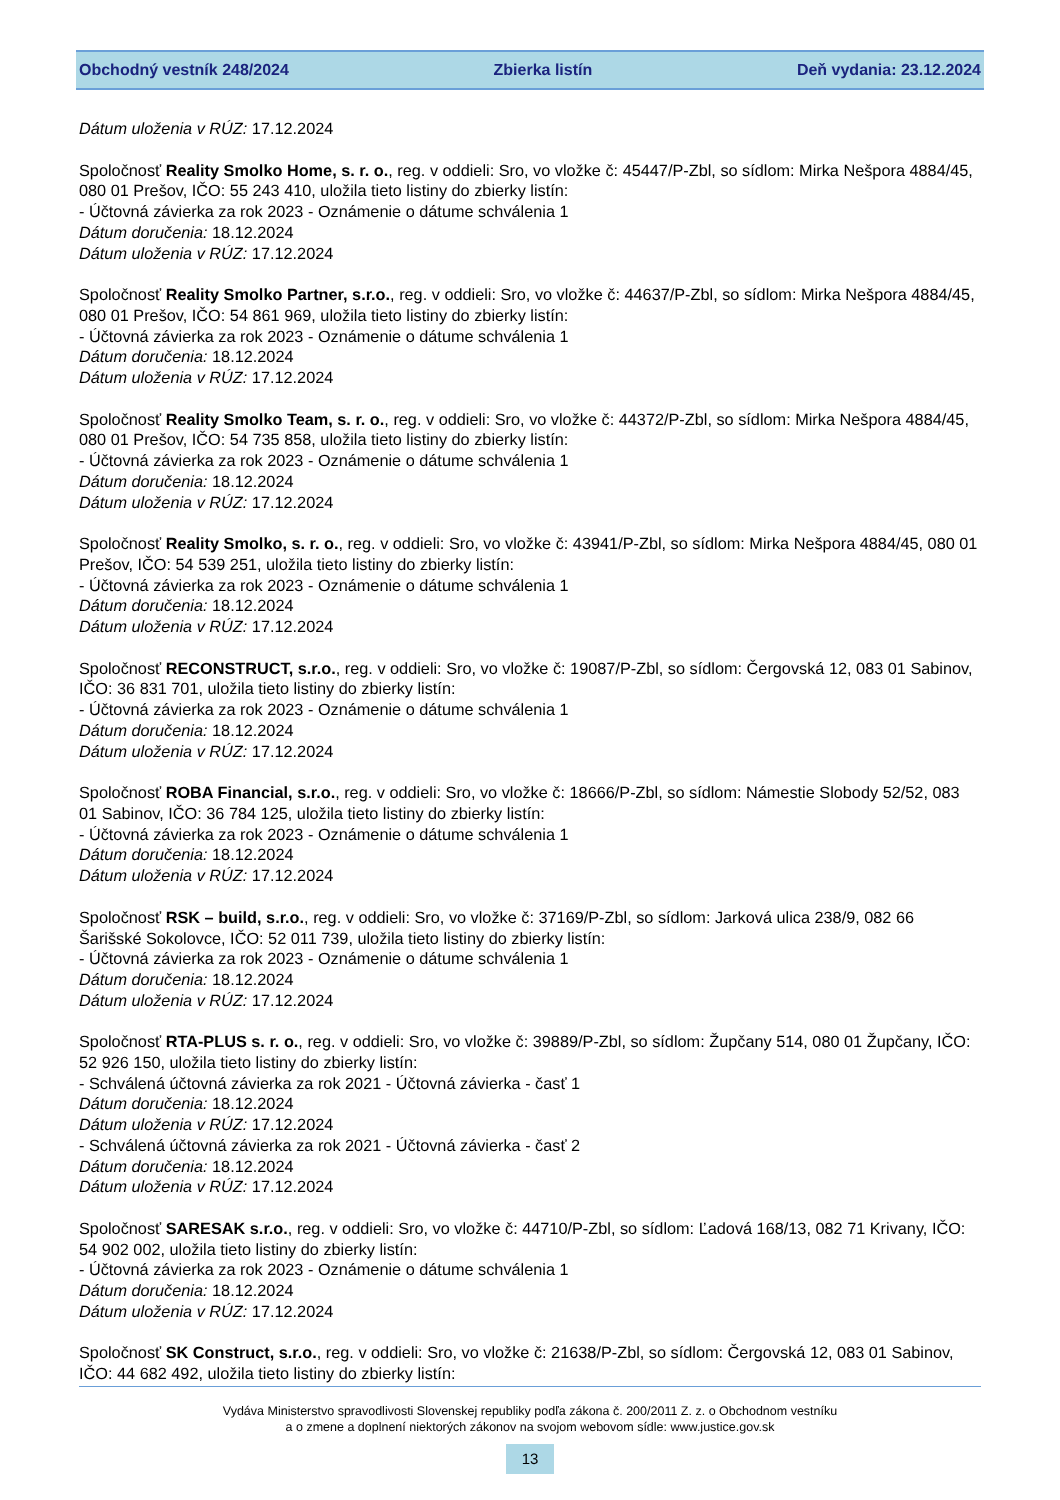Obchodný vestník 248/2024 Zbierka listín Deň vydania: 23.12.2024
Dátum uloženia v RÚZ: 17.12.2024
Spoločnosť Reality Smolko Home, s. r. o., reg. v oddieli: Sro, vo vložke č: 45447/P-Zbl, so sídlom: Mirka Nešpora 4884/45, 080 01 Prešov, IČO: 55 243 410, uložila tieto listiny do zbierky listín:
- Účtovná závierka za rok 2023 - Oznámenie o dátume schválenia 1
Dátum doručenia: 18.12.2024
Dátum uloženia v RÚZ: 17.12.2024
Spoločnosť Reality Smolko Partner, s.r.o., reg. v oddieli: Sro, vo vložke č: 44637/P-Zbl, so sídlom: Mirka Nešpora 4884/45, 080 01 Prešov, IČO: 54 861 969, uložila tieto listiny do zbierky listín:
- Účtovná závierka za rok 2023 - Oznámenie o dátume schválenia 1
Dátum doručenia: 18.12.2024
Dátum uloženia v RÚZ: 17.12.2024
Spoločnosť Reality Smolko Team, s. r. o., reg. v oddieli: Sro, vo vložke č: 44372/P-Zbl, so sídlom: Mirka Nešpora 4884/45, 080 01 Prešov, IČO: 54 735 858, uložila tieto listiny do zbierky listín:
- Účtovná závierka za rok 2023 - Oznámenie o dátume schválenia 1
Dátum doručenia: 18.12.2024
Dátum uloženia v RÚZ: 17.12.2024
Spoločnosť Reality Smolko, s. r. o., reg. v oddieli: Sro, vo vložke č: 43941/P-Zbl, so sídlom: Mirka Nešpora 4884/45, 080 01 Prešov, IČO: 54 539 251, uložila tieto listiny do zbierky listín:
- Účtovná závierka za rok 2023 - Oznámenie o dátume schválenia 1
Dátum doručenia: 18.12.2024
Dátum uloženia v RÚZ: 17.12.2024
Spoločnosť RECONSTRUCT, s.r.o., reg. v oddieli: Sro, vo vložke č: 19087/P-Zbl, so sídlom: Čergovská 12, 083 01 Sabinov, IČO: 36 831 701, uložila tieto listiny do zbierky listín:
- Účtovná závierka za rok 2023 - Oznámenie o dátume schválenia 1
Dátum doručenia: 18.12.2024
Dátum uloženia v RÚZ: 17.12.2024
Spoločnosť ROBA Financial, s.r.o., reg. v oddieli: Sro, vo vložke č: 18666/P-Zbl, so sídlom: Námestie Slobody 52/52, 083 01 Sabinov, IČO: 36 784 125, uložila tieto listiny do zbierky listín:
- Účtovná závierka za rok 2023 - Oznámenie o dátume schválenia 1
Dátum doručenia: 18.12.2024
Dátum uloženia v RÚZ: 17.12.2024
Spoločnosť RSK – build, s.r.o., reg. v oddieli: Sro, vo vložke č: 37169/P-Zbl, so sídlom: Jarková ulica 238/9, 082 66 Šarišské Sokolovce, IČO: 52 011 739, uložila tieto listiny do zbierky listín:
- Účtovná závierka za rok 2023 - Oznámenie o dátume schválenia 1
Dátum doručenia: 18.12.2024
Dátum uloženia v RÚZ: 17.12.2024
Spoločnosť RTA-PLUS s. r. o., reg. v oddieli: Sro, vo vložke č: 39889/P-Zbl, so sídlom: Župčany 514, 080 01 Župčany, IČO: 52 926 150, uložila tieto listiny do zbierky listín:
- Schválená účtovná závierka za rok 2021 - Účtovná závierka - časť 1
Dátum doručenia: 18.12.2024
Dátum uloženia v RÚZ: 17.12.2024
- Schválená účtovná závierka za rok 2021 - Účtovná závierka - časť 2
Dátum doručenia: 18.12.2024
Dátum uloženia v RÚZ: 17.12.2024
Spoločnosť SARESAK s.r.o., reg. v oddieli: Sro, vo vložke č: 44710/P-Zbl, so sídlom: Ľadová 168/13, 082 71 Krivany, IČO: 54 902 002, uložila tieto listiny do zbierky listín:
- Účtovná závierka za rok 2023 - Oznámenie o dátume schválenia 1
Dátum doručenia: 18.12.2024
Dátum uloženia v RÚZ: 17.12.2024
Spoločnosť SK Construct, s.r.o., reg. v oddieli: Sro, vo vložke č: 21638/P-Zbl, so sídlom: Čergovská 12, 083 01 Sabinov, IČO: 44 682 492, uložila tieto listiny do zbierky listín:
Vydáva Ministerstvo spravodlivosti Slovenskej republiky podľa zákona č. 200/2011 Z. z. o Obchodnom vestníku
a o zmene a doplnení niektorých zákonov na svojom webovom sídle: www.justice.gov.sk
13